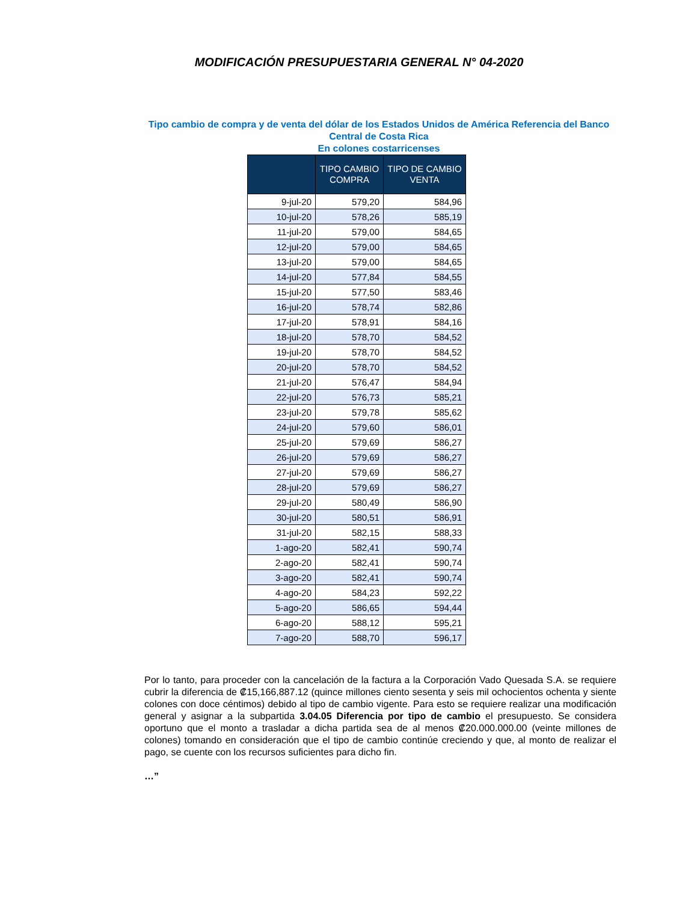MODIFICACIÓN PRESUPUESTARIA GENERAL N° 04-2020
Tipo cambio de compra y de venta del dólar de los Estados Unidos de América Referencia del Banco Central de Costa Rica
En colones costarricenses
| | TIPO CAMBIO COMPRA | TIPO DE CAMBIO VENTA |
| --- | --- | --- |
| 9-jul-20 | 579,20 | 584,96 |
| 10-jul-20 | 578,26 | 585,19 |
| 11-jul-20 | 579,00 | 584,65 |
| 12-jul-20 | 579,00 | 584,65 |
| 13-jul-20 | 579,00 | 584,65 |
| 14-jul-20 | 577,84 | 584,55 |
| 15-jul-20 | 577,50 | 583,46 |
| 16-jul-20 | 578,74 | 582,86 |
| 17-jul-20 | 578,91 | 584,16 |
| 18-jul-20 | 578,70 | 584,52 |
| 19-jul-20 | 578,70 | 584,52 |
| 20-jul-20 | 578,70 | 584,52 |
| 21-jul-20 | 576,47 | 584,94 |
| 22-jul-20 | 576,73 | 585,21 |
| 23-jul-20 | 579,78 | 585,62 |
| 24-jul-20 | 579,60 | 586,01 |
| 25-jul-20 | 579,69 | 586,27 |
| 26-jul-20 | 579,69 | 586,27 |
| 27-jul-20 | 579,69 | 586,27 |
| 28-jul-20 | 579,69 | 586,27 |
| 29-jul-20 | 580,49 | 586,90 |
| 30-jul-20 | 580,51 | 586,91 |
| 31-jul-20 | 582,15 | 588,33 |
| 1-ago-20 | 582,41 | 590,74 |
| 2-ago-20 | 582,41 | 590,74 |
| 3-ago-20 | 582,41 | 590,74 |
| 4-ago-20 | 584,23 | 592,22 |
| 5-ago-20 | 586,65 | 594,44 |
| 6-ago-20 | 588,12 | 595,21 |
| 7-ago-20 | 588,70 | 596,17 |
Por lo tanto, para proceder con la cancelación de la factura a la Corporación Vado Quesada S.A. se requiere cubrir la diferencia de ₡15,166,887.12 (quince millones ciento sesenta y seis mil ochocientos ochenta y siente colones con doce céntimos) debido al tipo de cambio vigente. Para esto se requiere realizar una modificación general y asignar a la subpartida 3.04.05 Diferencia por tipo de cambio el presupuesto. Se considera oportuno que el monto a trasladar a dicha partida sea de al menos ₡20.000.000.00 (veinte millones de colones) tomando en consideración que el tipo de cambio continúe creciendo y que, al monto de realizar el pago, se cuente con los recursos suficientes para dicho fin.
…”